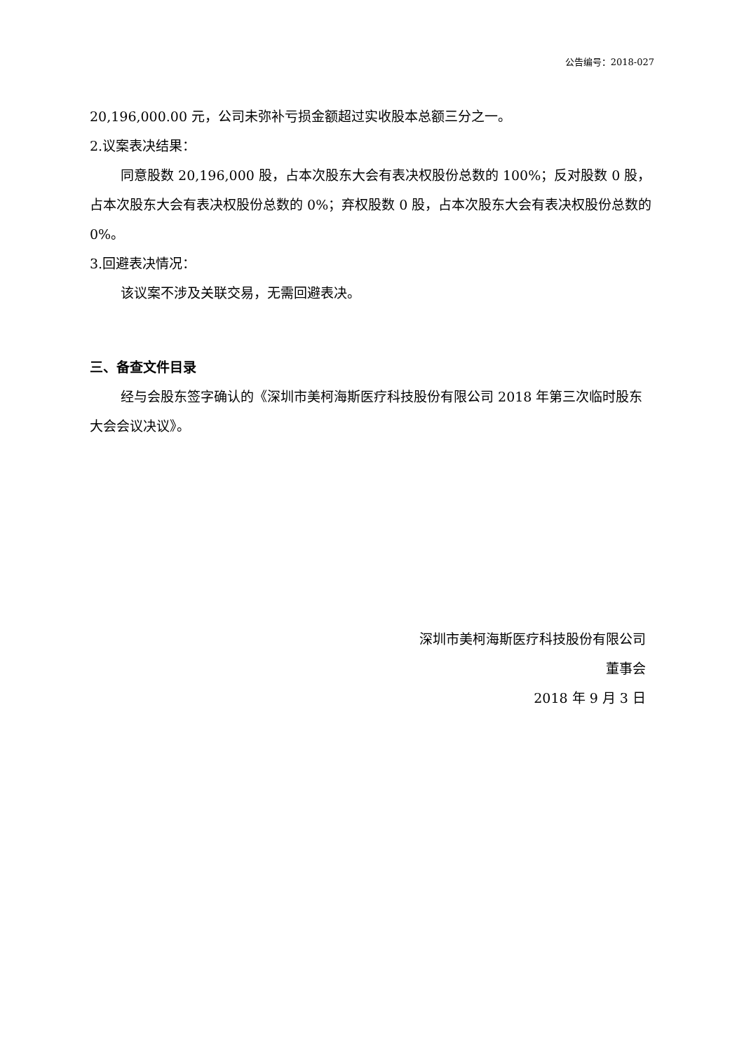公告编号：2018-027
20,196,000.00 元，公司未弥补亏损金额超过实收股本总额三分之一。
2.议案表决结果：
同意股数 20,196,000 股，占本次股东大会有表决权股份总数的 100%；反对股数 0 股，占本次股东大会有表决权股份总数的 0%；弃权股数 0 股，占本次股东大会有表决权股份总数的 0%。
3.回避表决情况：
该议案不涉及关联交易，无需回避表决。
三、备查文件目录
经与会股东签字确认的《深圳市美柯海斯医疗科技股份有限公司 2018 年第三次临时股东大会会议决议》。
深圳市美柯海斯医疗科技股份有限公司
董事会
2018 年 9 月 3 日